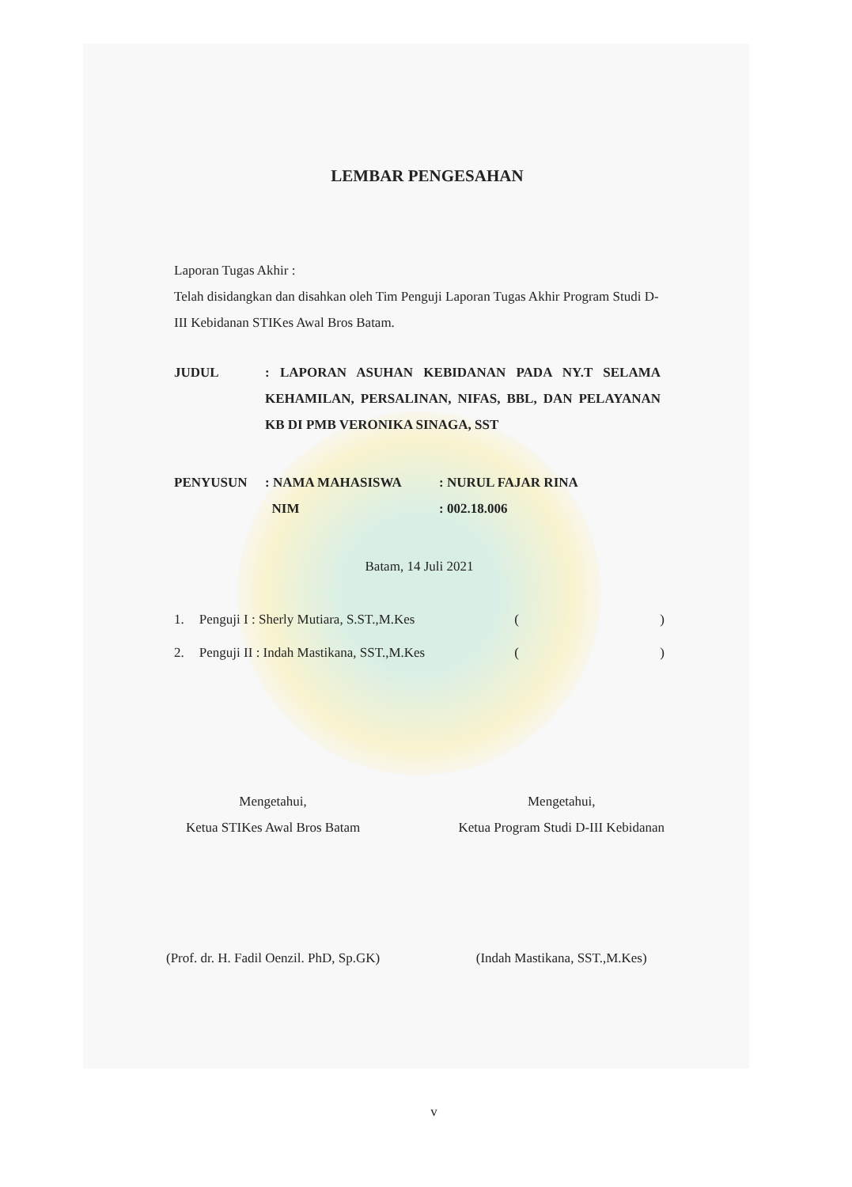LEMBAR PENGESAHAN
Laporan Tugas Akhir :
Telah disidangkan dan disahkan oleh Tim Penguji Laporan Tugas Akhir Program Studi D-III Kebidanan STIKes Awal Bros Batam.
JUDUL: LAPORAN ASUHAN KEBIDANAN PADA NY.T SELAMA KEHAMILAN, PERSALINAN, NIFAS, BBL, DAN PELAYANAN KB DI PMB VERONIKA SINAGA, SST
PENYUSUN: NAMA MAHASISWA: NURUL FAJAR RINA
NIM: 002.18.006
Batam, 14 Juli 2021
1. Penguji I : Sherly Mutiara, S.ST.,M.Kes ()
2. Penguji II : Indah Mastikana, SST.,M.Kes ()
Mengetahui,
Ketua STIKes Awal Bros Batam
(Prof. dr. H. Fadil Oenzil. PhD, Sp.GK)
Mengetahui,
Ketua Program Studi D-III Kebidanan
(Indah Mastikana, SST.,M.Kes)
v